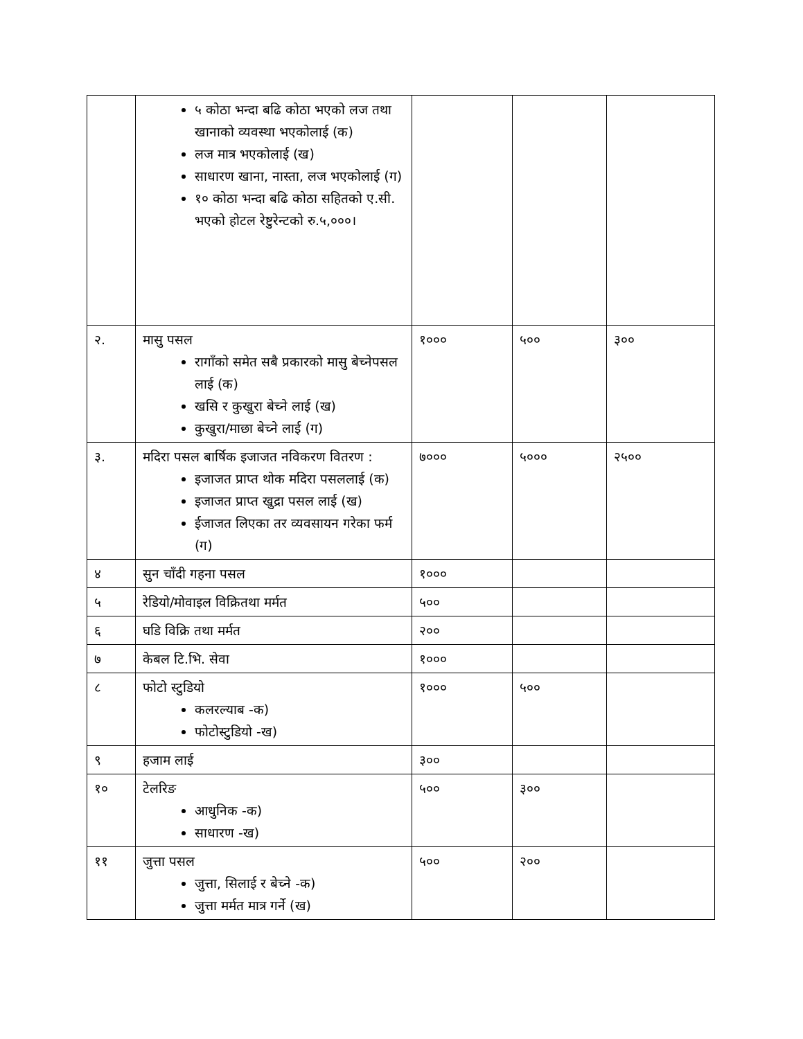| | ५ कोठा भन्दा बढि कोठा भएको लज तथा खानाको व्यवस्था भएकोलाई (क) लज मात्र भएकोलाई (ख) साधारण खाना, नास्ता, लज भएकोलाई (ग) १० कोठा भन्दा बढि कोठा सहितको ए.सी. भएको होटल रेष्टुरेन्टको रु.५,०००। | | | |
| २. | मासु पसल रागाँको समेत सबै प्रकारको मासु बेच्नेपसल लाई (क) खसि र कुखुरा बेच्ने लाई (ख) कुखुरा/माछा बेच्ने लाई (ग) | १००० | ५०० | ३०० |
| ३. | मदिरा पसल बार्षिक इजाजत नविकरण वितरण : इजाजत प्राप्त थोक मदिरा पसललाई (क) इजाजत प्राप्त खुद्रा पसल लाई (ख) ईजाजत लिएका तर व्यवसायन गरेका फर्म (ग) | ७००० | ५००० | २५०० |
| ४ | सुन चाँदी गहना पसल | १००० | | |
| ५ | रेडियो/मोवाइल विक्रितथा मर्मत | ५०० | | |
| ६ | घडि विक्रि तथा मर्मत | २०० | | |
| ७ | केबल टि.भि. सेवा | १००० | | |
| ८ | फोटो स्टुडियो कलरल्याब -क) फोटोस्टुडियो -ख) | १००० | ५०० | |
| ९ | हजाम लाई | ३०० | | |
| १० | टेलरिङ आधुनिक -क) साधारण -ख) | ५०० | ३०० | |
| ११ | जुत्ता पसल जुत्ता, सिलाई र बेच्ने -क) जुत्ता मर्मत मात्र गर्ने (ख) | ५०० | २०० | |